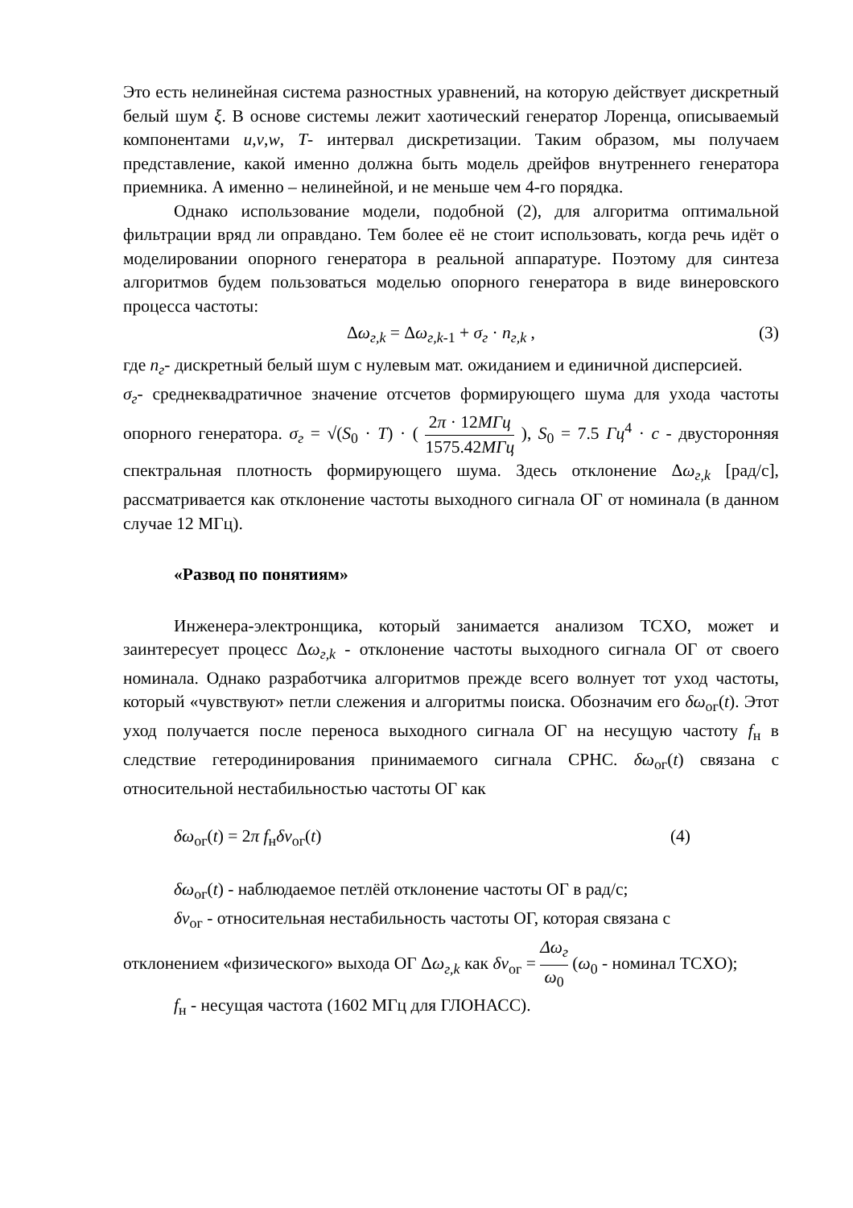Это есть нелинейная система разностных уравнений, на которую действует дискретный белый шум ξ. В основе системы лежит хаотический генератор Лоренца, описываемый компонентами u,v,w, T- интервал дискретизации. Таким образом, мы получаем представление, какой именно должна быть модель дрейфов внутреннего генератора приемника. А именно – нелинейной, и не меньше чем 4-го порядка.
Однако использование модели, подобной (2), для алгоритма оптимальной фильтрации вряд ли оправдано. Тем более её не стоит использовать, когда речь идёт о моделировании опорного генератора в реальной аппаратуре. Поэтому для синтеза алгоритмов будем пользоваться моделью опорного генератора в виде винеровского процесса частоты:
Δω<sub>г,k</sub> = Δω<sub>г,k-1</sub> + σ<sub>г</sub> · n<sub>г,k</sub> , (3)
где n<sub>г</sub>- дискретный белый шум с нулевым мат. ожиданием и единичной дисперсией.
σ<sub>г</sub>- среднеквадратичное значение отсчетов формирующего шума для ухода частоты опорного генератора. σ<sub>г</sub> = √(S<sub>0</sub> · T) · ( 2π · 12МГц 1575.42МГц ), S<sub>0</sub> = 7.5 Гц<sup>4</sup> · c - двусторонняя спектральная плотность формирующего шума. Здесь отклонение Δω<sub>г,k</sub> [рад/с], рассматривается как отклонение частоты выходного сигнала ОГ от номинала (в данном случае 12 МГц).
«Развод по понятиям»
Инженера-электронщика, который занимается анализом TCXO, может и заинтересует процесс Δω<sub>г,k</sub> - отклонение частоты выходного сигнала ОГ от своего номинала. Однако разработчика алгоритмов прежде всего волнует тот уход частоты, который «чувствуют» петли слежения и алгоритмы поиска. Обозначим его δω<sub>ог</sub>(t). Этот уход получается после переноса выходного сигнала ОГ на несущую частоту f<sub>н</sub> в следствие гетеродинирования принимаемого сигнала СРНС. δω<sub>ог</sub>(t) связана с относительной нестабильностью частоты ОГ как
δω<sub>ог</sub>(t) = 2π f<sub>н</sub>δν<sub>ог</sub>(t) (4)
δω<sub>ог</sub>(t) - наблюдаемое петлёй отклонение частоты ОГ в рад/с;
δν<sub>ог</sub> - относительная нестабильность частоты ОГ, которая связана с
отклонением «физического» выхода ОГ Δω<sub>г,k</sub> как δν<sub>ог</sub> = Δω<sub>г</sub> ω<sub>0</sub> (ω<sub>0</sub> - номинал TCXO);
f<sub>н</sub> - несущая частота (1602 МГц для ГЛОНАСС).